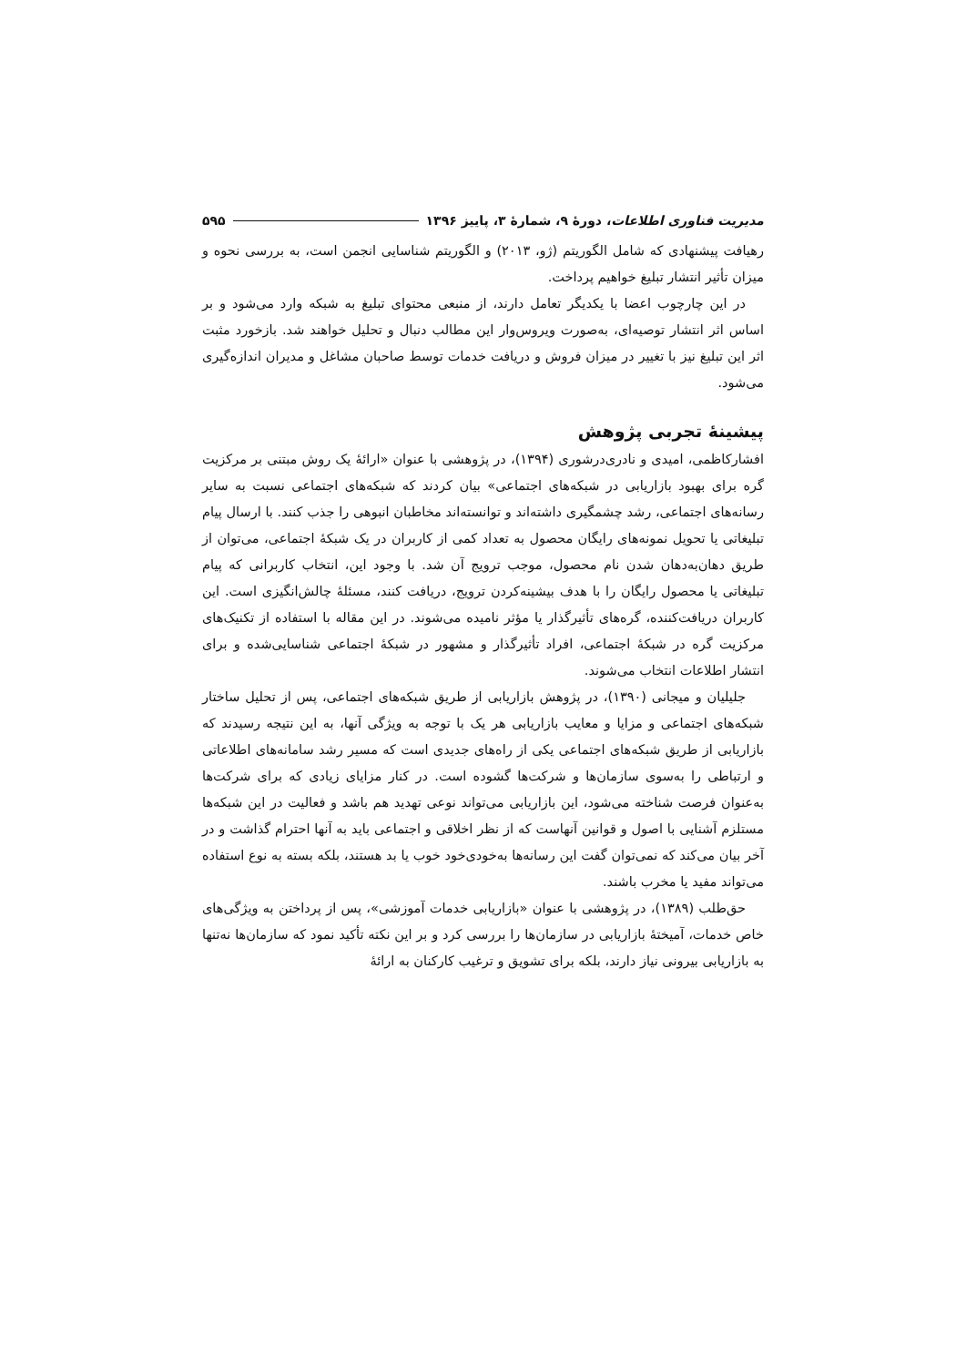مدیریت فناوری اطلاعات، دورهٔ ۹، شمارهٔ ۳، پاییز ۱۳۹۶ ۵۹۵
رهیافت پیشنهادی که شامل الگوریتم (ژو، ۲۰۱۳) و الگوریتم شناسایی انجمن است، به بررسی نحوه و میزان تأثیر انتشار تبلیغ خواهیم پرداخت.
در این چارچوب اعضا با یکدیگر تعامل دارند، از منبعی محتوای تبلیغ به شبکه وارد می‌شود و بر اساس اثر انتشار توصیه‌ای، به‌صورت ویروس‌وار این مطالب دنبال و تحلیل خواهند شد. بازخورد مثبت اثر این تبلیغ نیز با تغییر در میزان فروش و دریافت خدمات توسط صاحبان مشاغل و مدیران اندازه‌گیری می‌شود.
پیشینهٔ تجربی پژوهش
افشارکاظمی، امیدی و نادری‌درشوری (۱۳۹۴)، در پژوهشی با عنوان «ارائهٔ یک روش مبتنی بر مرکزیت گره برای بهبود بازاریابی در شبکه‌های اجتماعی» بیان کردند که شبکه‌های اجتماعی نسبت به سایر رسانه‌های اجتماعی، رشد چشمگیری داشته‌اند و توانسته‌اند مخاطبان انبوهی را جذب کنند. با ارسال پیام تبلیغاتی یا تحویل نمونه‌های رایگان محصول به تعداد کمی از کاربران در یک شبکهٔ اجتماعی، می‌توان از طریق دهان‌به‌دهان شدن نام محصول، موجب ترویج آن شد. با وجود این، انتخاب کاربرانی که پیام تبلیغاتی یا محصول رایگان را با هدف بیشینه‌کردن ترویج، دریافت کنند، مسئلهٔ چالش‌انگیزی است. این کاربران دریافت‌کننده، گره‌های تأثیرگذار یا مؤثر نامیده می‌شوند. در این مقاله با استفاده از تکنیک‌های مرکزیت گره در شبکهٔ اجتماعی، افراد تأثیرگذار و مشهور در شبکهٔ اجتماعی شناسایی‌شده و برای انتشار اطلاعات انتخاب می‌شوند.
جلیلیان و میجانی (۱۳۹۰)، در پژوهش بازاریابی از طریق شبکه‌های اجتماعی، پس از تحلیل ساختار شبکه‌های اجتماعی و مزایا و معایب بازاریابی هر یک با توجه به ویژگی آنها، به این نتیجه رسیدند که بازاریابی از طریق شبکه‌های اجتماعی یکی از راه‌های جدیدی است که مسیر رشد سامانه‌های اطلاعاتی و ارتباطی را به‌سوی سازمان‌ها و شرکت‌ها گشوده است. در کنار مزایای زیادی که برای شرکت‌ها به‌عنوان فرصت شناخته می‌شود، این بازاریابی می‌تواند نوعی تهدید هم باشد و فعالیت در این شبکه‌ها مستلزم آشنایی با اصول و قوانین آنهاست که از نظر اخلاقی و اجتماعی باید به آنها احترام گذاشت و در آخر بیان می‌کند که نمی‌توان گفت این رسانه‌ها به‌خودی‌خود خوب یا بد هستند، بلکه بسته به نوع استفاده می‌تواند مفید یا مخرب باشند.
حق‌طلب (۱۳۸۹)، در پژوهشی با عنوان «بازاریابی خدمات آموزشی»، پس از پرداختن به ویژگی‌های خاص خدمات، آمیختهٔ بازاریابی در سازمان‌ها را بررسی کرد و بر این نکته تأکید نمود که سازمان‌ها نه‌تنها به بازاریابی بیرونی نیاز دارند، بلکه برای تشویق و ترغیب کارکنان به ارائهٔ